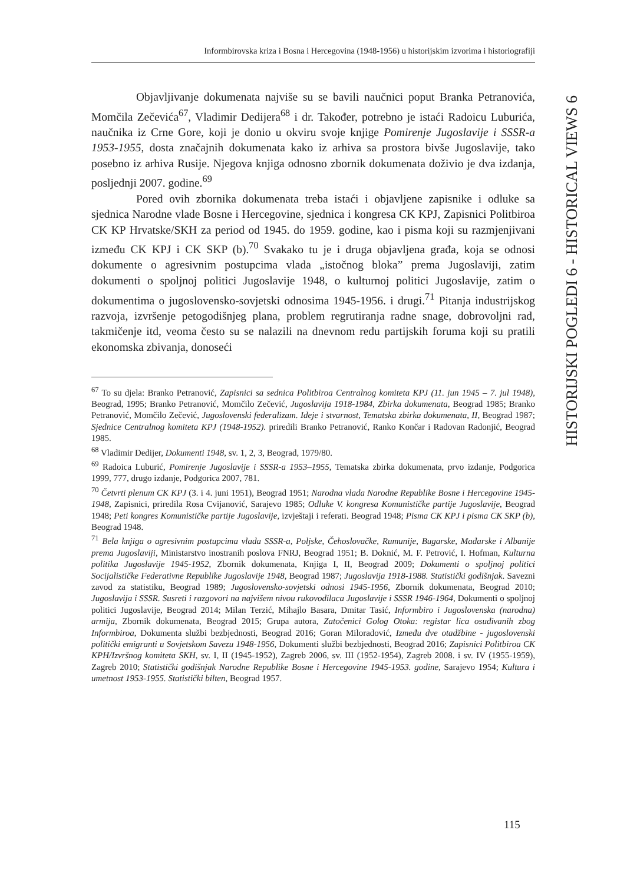Informbirovska kriza i Bosna i Hercegovina (1948-1956) u historijskim izvorima i historiografiji
HISTORIJSKI POGLEDI 6 - HISTORICAL VIEWS 6
Objavljivanje dokumenata najviše su se bavili naučnici poput Branka Petranovića, Momčila Zečevića<sup>67</sup>, Vladimir Dedijera<sup>68</sup> i dr. Također, potrebno je istaći Radoicu Luburića, naučnika iz Crne Gore, koji je donio u okviru svoje knjige Pomirenje Jugoslavije i SSSR-a 1953-1955, dosta značajnih dokumenata kako iz arhiva sa prostora bivše Jugoslavije, tako posebno iz arhiva Rusije. Njegova knjiga odnosno zbornik dokumenata doživio je dva izdanja, posljednji 2007. godine.<sup>69</sup>
Pored ovih zbornika dokumenata treba istaći i objavljene zapisnike i odluke sa sjednica Narodne vlade Bosne i Hercegovine, sjednica i kongresa CK KPJ, Zapisnici Politbiroa CK KP Hrvatske/SKH za period od 1945. do 1959. godine, kao i pisma koji su razmjenjivani između CK KPJ i CK SKP (b).<sup>70</sup> Svakako tu je i druga objavljena građa, koja se odnosi dokumente o agresivnim postupcima vlada „istočnog bloka” prema Jugoslaviji, zatim dokumenti o spoljnoj politici Jugoslavije 1948, o kulturnoj politici Jugoslavije, zatim o dokumentima o jugoslovensko-sovjetski odnosima 1945-1956. i drugi.<sup>71</sup> Pitanja industrijskog razvoja, izvršenje petogodišnjeg plana, problem regrutiranja radne snage, dobrovoljni rad, takmičenje itd, veoma često su se nalazili na dnevnom redu partijskih foruma koji su pratili ekonomska zbivanja, donoseći
<sup>67</sup> To su djela: Branko Petranović, Zapisnici sa sednica Politbiroa Centralnog komiteta KPJ (11. jun 1945 – 7. jul 1948), Beograd, 1995; Branko Petranović, Momčilo Zečević, Jugoslavija 1918-1984, Zbirka dokumenata, Beograd 1985; Branko Petranović, Momčilo Zečević, Jugoslovenski federalizam. Ideje i stvarnost, Tematska zbirka dokumenata, II, Beograd 1987; Sjednice Centralnog komiteta KPJ (1948-1952). priredili Branko Petranović, Ranko Končar i Radovan Radonjić, Beograd 1985.
<sup>68</sup> Vladimir Dedijer, Dokumenti 1948, sv. 1, 2, 3, Beograd, 1979/80.
<sup>69</sup> Radoica Luburić, Pomirenje Jugoslavije i SSSR-a 1953–1955, Tematska zbirka dokumenata, prvo izdanje, Podgorica 1999, 777, drugo izdanje, Podgorica 2007, 781.
<sup>70</sup> Četvrti plenum CK KPJ (3. i 4. juni 1951), Beograd 1951; Narodna vlada Narodne Republike Bosne i Hercegovine 1945-1948, Zapisnici, priredila Rosa Cvijanović, Sarajevo 1985; Odluke V. kongresa Komunističke partije Jugoslavije, Beograd 1948; Peti kongres Komunističke partije Jugoslavije, izvještaji i referati. Beograd 1948; Pisma CK KPJ i pisma CK SKP (b), Beograd 1948.
<sup>71</sup> Bela knjiga o agresivnim postupcima vlada SSSR-a, Poljske, Čehoslovačke, Rumunije, Bugarske, Mađarske i Albanije prema Jugoslaviji, Ministarstvo inostranih poslova FNRJ, Beograd 1951; B. Doknić, M. F. Petrović, I. Hofman, Kulturna politika Jugoslavije 1945-1952, Zbornik dokumenata, Knjiga I, II, Beograd 2009; Dokumenti o spoljnoj politici Socijalističke Federativne Republike Jugoslavije 1948, Beograd 1987; Jugoslavija 1918-1988. Statistički godišnjak. Savezni zavod za statistiku, Beograd 1989; Jugoslovensko-sovjetski odnosi 1945-1956, Zbornik dokumenata, Beograd 2010; Jugoslavija i SSSR. Susreti i razgovori na najvišem nivou rukovodilaca Jugoslavije i SSSR 1946-1964, Dokumenti o spoljnoj politici Jugoslavije, Beograd 2014; Milan Terzić, Mihajlo Basara, Dmitar Tasić, Informbiro i Jugoslovenska (narodna) armija, Zbornik dokumenata, Beograd 2015; Grupa autora, Zatočenici Golog Otoka: registar lica osuđivanih zbog Informbiroa, Dokumenta službi bezbjednosti, Beograd 2016; Goran Miloradović, Između dve otadžbine - jugoslovenski politički emigranti u Sovjetskom Savezu 1948-1956, Dokumenti službi bezbjednosti, Beograd 2016; Zapisnici Politbiroa CK KPH/Izvršnog komiteta SKH, sv. I, II (1945-1952), Zagreb 2006, sv. III (1952-1954), Zagreb 2008. i sv. IV (1955-1959), Zagreb 2010; Statistički godišnjak Narodne Republike Bosne i Hercegovine 1945-1953. godine, Sarajevo 1954; Kultura i umetnost 1953-1955. Statistički bilten, Beograd 1957.
115